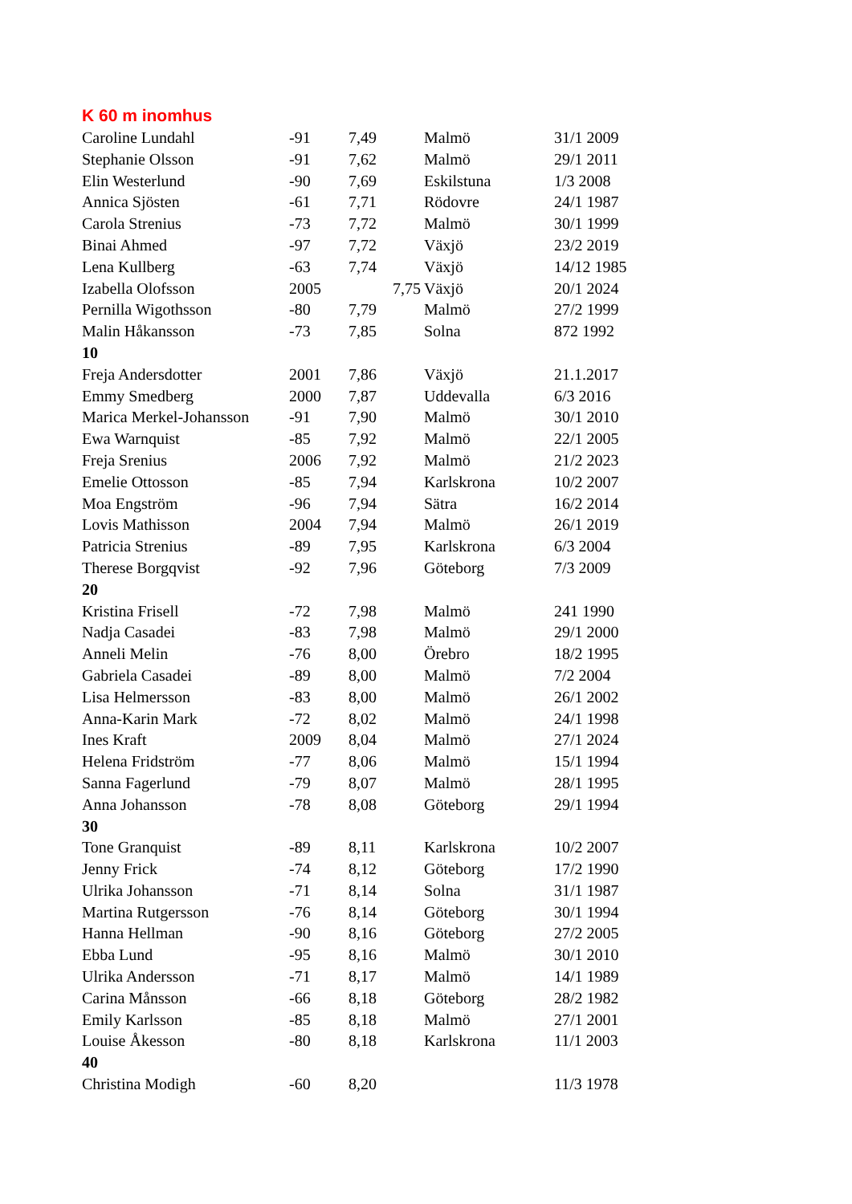K 60 m inomhus
| Caroline Lundahl | -91 | 7,49 | Malmö | 31/1 2009 |
| Stephanie Olsson | -91 | 7,62 | Malmö | 29/1 2011 |
| Elin Westerlund | -90 | 7,69 | Eskilstuna | 1/3 2008 |
| Annica Sjösten | -61 | 7,71 | Rödovre | 24/1 1987 |
| Carola Strenius | -73 | 7,72 | Malmö | 30/1 1999 |
| Binai Ahmed | -97 | 7,72 | Växjö | 23/2 2019 |
| Lena Kullberg | -63 | 7,74 | Växjö | 14/12 1985 |
| Izabella Olofsson | 2005 | 7,75 | Växjö | 20/1 2024 |
| Pernilla Wigothsson | -80 | 7,79 | Malmö | 27/2 1999 |
| Malin Håkansson | -73 | 7,85 | Solna | 872 1992 |
| 10 | | | | |
| Freja Andersdotter | 2001 | 7,86 | Växjö | 21.1.2017 |
| Emmy Smedberg | 2000 | 7,87 | Uddevalla | 6/3 2016 |
| Marica Merkel-Johansson | -91 | 7,90 | Malmö | 30/1 2010 |
| Ewa Warnquist | -85 | 7,92 | Malmö | 22/1 2005 |
| Freja Srenius | 2006 | 7,92 | Malmö | 21/2 2023 |
| Emelie Ottosson | -85 | 7,94 | Karlskrona | 10/2 2007 |
| Moa Engström | -96 | 7,94 | Sätra | 16/2 2014 |
| Lovis Mathisson | 2004 | 7,94 | Malmö | 26/1 2019 |
| Patricia Strenius | -89 | 7,95 | Karlskrona | 6/3 2004 |
| Therese Borgqvist | -92 | 7,96 | Göteborg | 7/3 2009 |
| 20 | | | | |
| Kristina Frisell | -72 | 7,98 | Malmö | 241 1990 |
| Nadja Casadei | -83 | 7,98 | Malmö | 29/1 2000 |
| Anneli Melin | -76 | 8,00 | Örebro | 18/2 1995 |
| Gabriela Casadei | -89 | 8,00 | Malmö | 7/2 2004 |
| Lisa Helmersson | -83 | 8,00 | Malmö | 26/1 2002 |
| Anna-Karin Mark | -72 | 8,02 | Malmö | 24/1 1998 |
| Ines Kraft | 2009 | 8,04 | Malmö | 27/1 2024 |
| Helena Fridström | -77 | 8,06 | Malmö | 15/1 1994 |
| Sanna Fagerlund | -79 | 8,07 | Malmö | 28/1 1995 |
| Anna Johansson | -78 | 8,08 | Göteborg | 29/1 1994 |
| 30 | | | | |
| Tone Granquist | -89 | 8,11 | Karlskrona | 10/2 2007 |
| Jenny Frick | -74 | 8,12 | Göteborg | 17/2 1990 |
| Ulrika Johansson | -71 | 8,14 | Solna | 31/1 1987 |
| Martina Rutgersson | -76 | 8,14 | Göteborg | 30/1 1994 |
| Hanna Hellman | -90 | 8,16 | Göteborg | 27/2 2005 |
| Ebba Lund | -95 | 8,16 | Malmö | 30/1 2010 |
| Ulrika Andersson | -71 | 8,17 | Malmö | 14/1 1989 |
| Carina Månsson | -66 | 8,18 | Göteborg | 28/2 1982 |
| Emily Karlsson | -85 | 8,18 | Malmö | 27/1 2001 |
| Louise Åkesson | -80 | 8,18 | Karlskrona | 11/1 2003 |
| 40 | | | | |
| Christina Modigh | -60 | 8,20 | | 11/3 1978 |